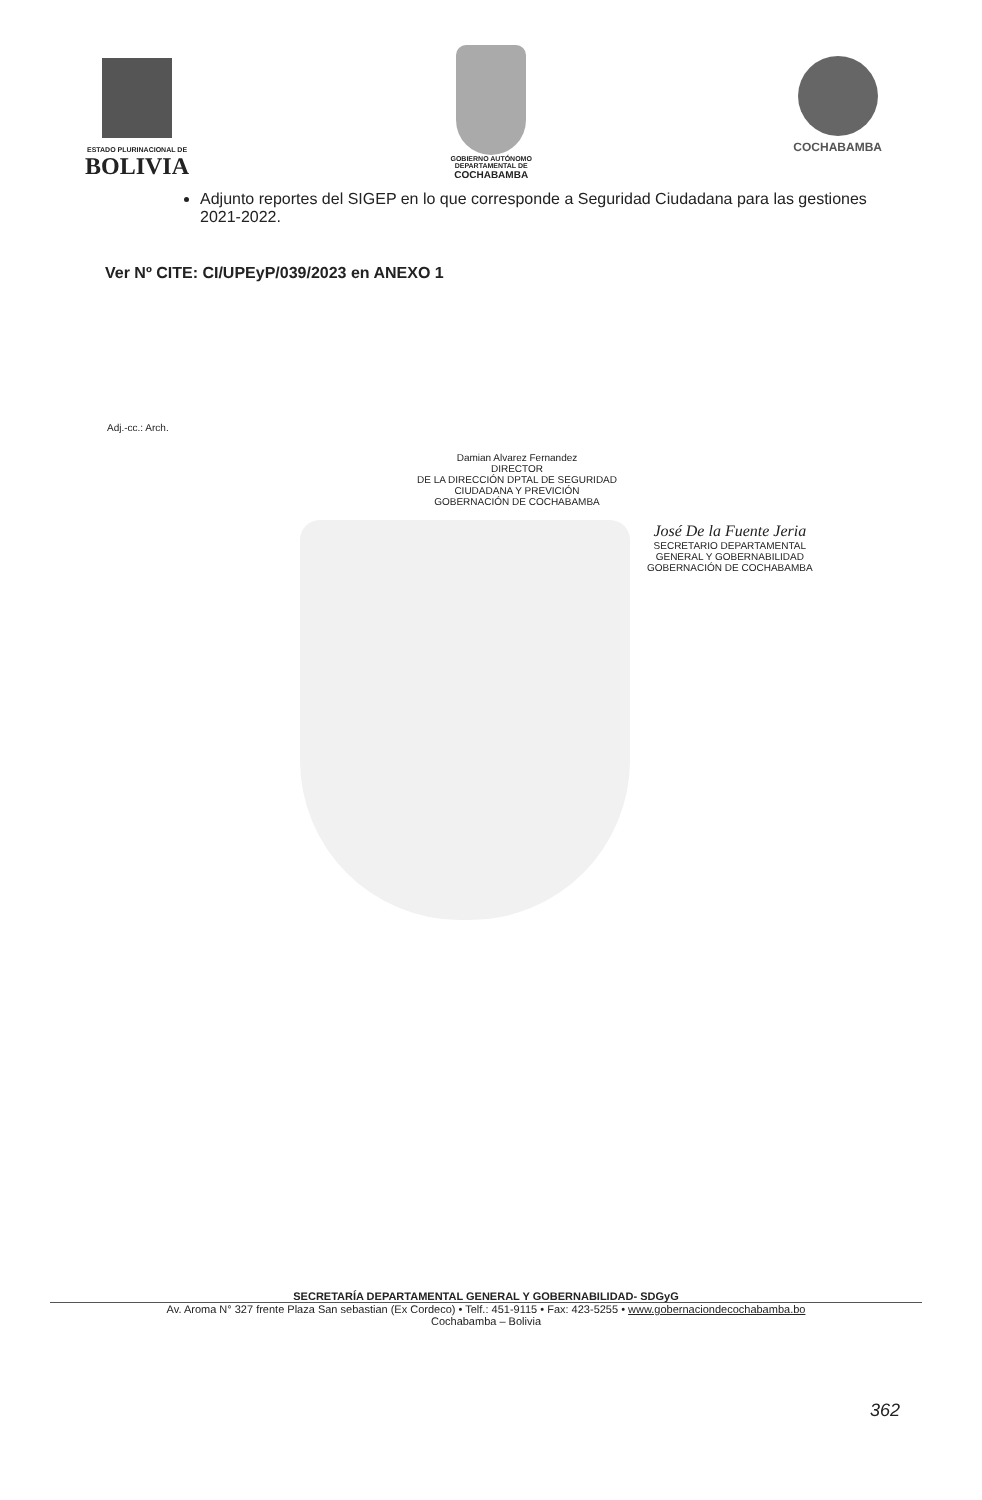ESTADO PLURINACIONAL DE
BOLIVIA
GOBIERNO AUTÓNOMO
DEPARTAMENTAL DE
COCHABAMBA
COCHABAMBA
Adjunto reportes del SIGEP en lo que corresponde a Seguridad Ciudadana para las gestiones 2021-2022.
Ver Nº CITE: CI/UPEyP/039/2023 en ANEXO 1
Adj.-cc.: Arch.
Damian Alvarez Fernandez
DIRECTOR
DE LA DIRECCIÓN DPTAL DE SEGURIDAD
CIUDADANA Y PREVICIÓN
GOBERNACIÓN DE COCHABAMBA
José De la Fuente Jeria
SECRETARIO DEPARTAMENTAL
GENERAL Y GOBERNABILIDAD
GOBERNACIÓN DE COCHABAMBA
SECRETARÍA DEPARTAMENTAL GENERAL Y GOBERNABILIDAD- SDGyG
Av. Aroma N° 327 frente Plaza San sebastian (Ex Cordeco) • Telf.: 451-9115 • Fax: 423-5255 • www.gobernaciondecochabamba.bo
Cochabamba – Bolivia
362